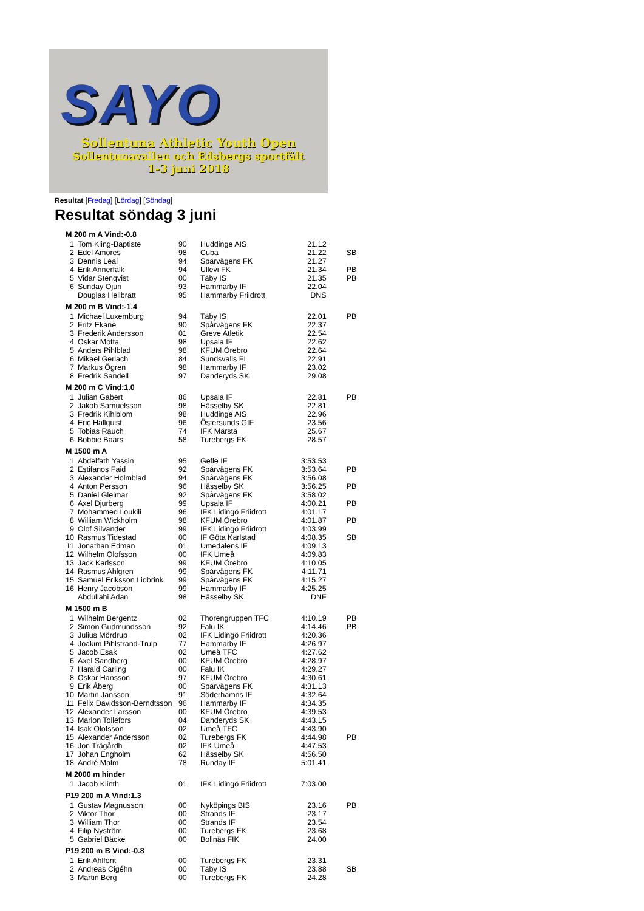SAYO
Sollentuna Athletic Youth Open
Sollentunavallen och Edsbergs sportfält
1-3 juni 2018
Resultat [Fredag] [Lördag] [Söndag]
Resultat söndag 3 juni
| M 200 m A Vind:-0.8 | | | | | |
| 1 | Tom Kling-Baptiste | 90 | Huddinge AIS | 21.12 | |
| 2 | Edel Amores | 98 | Cuba | 21.22 | SB |
| 3 | Dennis Leal | 94 | Spårvägens FK | 21.27 | |
| 4 | Erik Annerfalk | 94 | Ullevi FK | 21.34 | PB |
| 5 | Vidar Stenqvist | 00 | Täby IS | 21.35 | PB |
| 6 | Sunday Ojuri | 93 | Hammarby IF | 22.04 | |
| | Douglas Hellbratt | 95 | Hammarby Friidrott | DNS | |
| M 200 m B Vind:-1.4 | | | | | |
| 1 | Michael Luxemburg | 94 | Täby IS | 22.01 | PB |
| 2 | Fritz Ekane | 90 | Spårvägens FK | 22.37 | |
| 3 | Frederik Andersson | 01 | Greve Atletik | 22.54 | |
| 4 | Oskar Motta | 98 | Upsala IF | 22.62 | |
| 5 | Anders Pihlblad | 98 | KFUM Örebro | 22.64 | |
| 6 | Mikael Gerlach | 84 | Sundsvalls FI | 22.91 | |
| 7 | Markus Ögren | 98 | Hammarby IF | 23.02 | |
| 8 | Fredrik Sandell | 97 | Danderyds SK | 29.08 | |
| M 200 m C Vind:1.0 | | | | | |
| 1 | Julian Gabert | 86 | Upsala IF | 22.81 | PB |
| 2 | Jakob Samuelsson | 98 | Hässelby SK | 22.81 | |
| 3 | Fredrik Kihlblom | 98 | Huddinge AIS | 22.96 | |
| 4 | Eric Hallquist | 96 | Östersunds GIF | 23.56 | |
| 5 | Tobias Rauch | 74 | IFK Märsta | 25.67 | |
| 6 | Bobbie Baars | 58 | Turebergs FK | 28.57 | |
| M 1500 m A | | | | | |
| 1 | Abdelfath Yassin | 95 | Gefle IF | 3:53.53 | |
| 2 | Estifanos Faid | 92 | Spårvägens FK | 3:53.64 | PB |
| 3 | Alexander Holmblad | 94 | Spårvägens FK | 3:56.08 | |
| 4 | Anton Persson | 96 | Hässelby SK | 3:56.25 | PB |
| 5 | Daniel Gleimar | 92 | Spårvägens FK | 3:58.02 | |
| 6 | Axel Djurberg | 99 | Upsala IF | 4:00.21 | PB |
| 7 | Mohammed Loukili | 96 | IFK Lidingö Friidrott | 4:01.17 | |
| 8 | William Wickholm | 98 | KFUM Örebro | 4:01.87 | PB |
| 9 | Olof Silvander | 99 | IFK Lidingö Friidrott | 4:03.99 | |
| 10 | Rasmus Tidestad | 00 | IF Göta Karlstad | 4:08.35 | SB |
| 11 | Jonathan Edman | 01 | Umedalens IF | 4:09.13 | |
| 12 | Wilhelm Olofsson | 00 | IFK Umeå | 4:09.83 | |
| 13 | Jack Karlsson | 99 | KFUM Örebro | 4:10.05 | |
| 14 | Rasmus Ahlgren | 99 | Spårvägens FK | 4:11.71 | |
| 15 | Samuel Eriksson Lidbrink | 99 | Spårvägens FK | 4:15.27 | |
| 16 | Henry Jacobson | 99 | Hammarby IF | 4:25.25 | |
| | Abdullahi Adan | 98 | Hässelby SK | DNF | |
| M 1500 m B | | | | | |
| 1 | Wilhelm Bergentz | 02 | Thorengruppen TFC | 4:10.19 | PB |
| 2 | Simon Gudmundsson | 92 | Falu IK | 4:14.46 | PB |
| 3 | Julius Mördrup | 02 | IFK Lidingö Friidrott | 4:20.36 | |
| 4 | Joakim Pihlstrand-Trulp | 77 | Hammarby IF | 4:26.97 | |
| 5 | Jacob Esak | 02 | Umeå TFC | 4:27.62 | |
| 6 | Axel Sandberg | 00 | KFUM Örebro | 4:28.97 | |
| 7 | Harald Carling | 00 | Falu IK | 4:29.27 | |
| 8 | Oskar Hansson | 97 | KFUM Örebro | 4:30.61 | |
| 9 | Erik Åberg | 00 | Spårvägens FK | 4:31.13 | |
| 10 | Martin Jansson | 91 | Söderhamns IF | 4:32.64 | |
| 11 | Felix Davidsson-Berndtsson | 96 | Hammarby IF | 4:34.35 | |
| 12 | Alexander Larsson | 00 | KFUM Örebro | 4:39.53 | |
| 13 | Marlon Tollefors | 04 | Danderyds SK | 4:43.15 | |
| 14 | Isak Olofsson | 02 | Umeå TFC | 4:43.90 | |
| 15 | Alexander Andersson | 02 | Turebergs FK | 4:44.98 | PB |
| 16 | Jon Trägårdh | 02 | IFK Umeå | 4:47.53 | |
| 17 | Johan Engholm | 62 | Hässelby SK | 4:56.50 | |
| 18 | André Malm | 78 | Runday IF | 5:01.41 | |
| M 2000 m hinder | | | | | |
| 1 | Jacob Klinth | 01 | IFK Lidingö Friidrott | 7:03.00 | |
| P19 200 m A Vind:1.3 | | | | | |
| 1 | Gustav Magnusson | 00 | Nyköpings BIS | 23.16 | PB |
| 2 | Viktor Thor | 00 | Strands IF | 23.17 | |
| 3 | William Thor | 00 | Strands IF | 23.54 | |
| 4 | Filip Nyström | 00 | Turebergs FK | 23.68 | |
| 5 | Gabriel Bäcke | 00 | Bollnäs FIK | 24.00 | |
| P19 200 m B Vind:-0.8 | | | | | |
| 1 | Erik Ahlfont | 00 | Turebergs FK | 23.31 | |
| 2 | Andreas Cigéhn | 00 | Täby IS | 23.88 | SB |
| 3 | Martin Berg | 00 | Turebergs FK | 24.28 | |